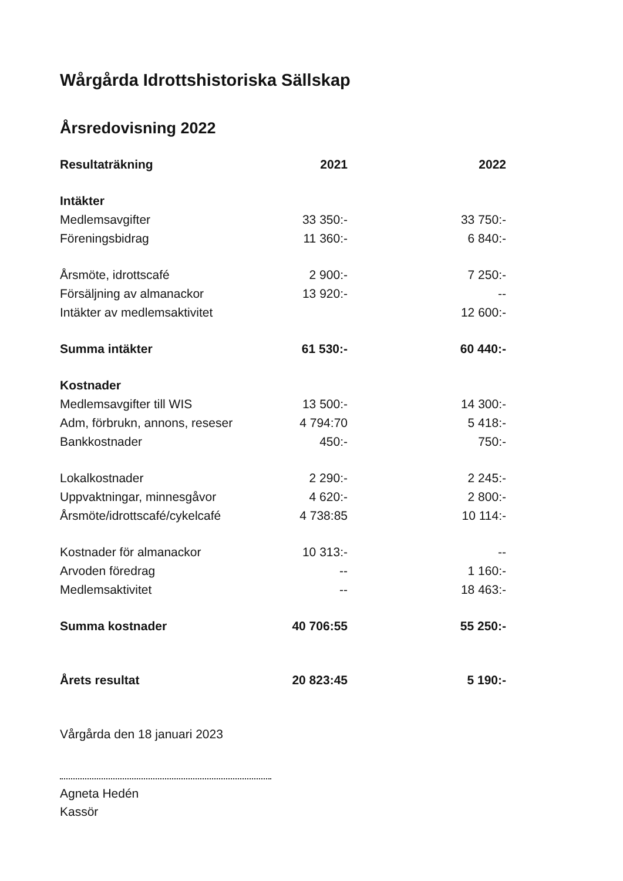Wårgårda Idrottshistoriska Sällskap
Årsredovisning 2022
| Resultaträkning | 2021 | 2022 |
| --- | --- | --- |
| Intäkter | | |
| Medlemsavgifter | 33 350:- | 33 750:- |
| Föreningsbidrag | 11 360:- | 6 840:- |
| Årsmöte, idrottscafé | 2 900:- | 7 250:- |
| Försäljning av almanackor | 13 920:- | -- |
| Intäkter av medlemsaktivitet | | 12 600:- |
| Summa intäkter | 61 530:- | 60 440:- |
| Kostnader | | |
| Medlemsavgifter till WIS | 13 500:- | 14 300:- |
| Adm, förbrukn, annons, reseser | 4 794:70 | 5 418:- |
| Bankkostnader | 450:- | 750:- |
| Lokalkostnader | 2 290:- | 2 245:- |
| Uppvaktningar, minnesgåvor | 4 620:- | 2 800:- |
| Årsmöte/idrottscafé/cykelcafé | 4 738:85 | 10 114:- |
| Kostnader för almanackor | 10 313:- | -- |
| Arvoden föredrag | -- | 1 160:- |
| Medlemsaktivitet | -- | 18 463:- |
| Summa kostnader | 40 706:55 | 55 250:- |
| Årets resultat | 20 823:45 | 5 190:- |
Vårgårda den 18 januari 2023
Agneta Hedén
Kassör